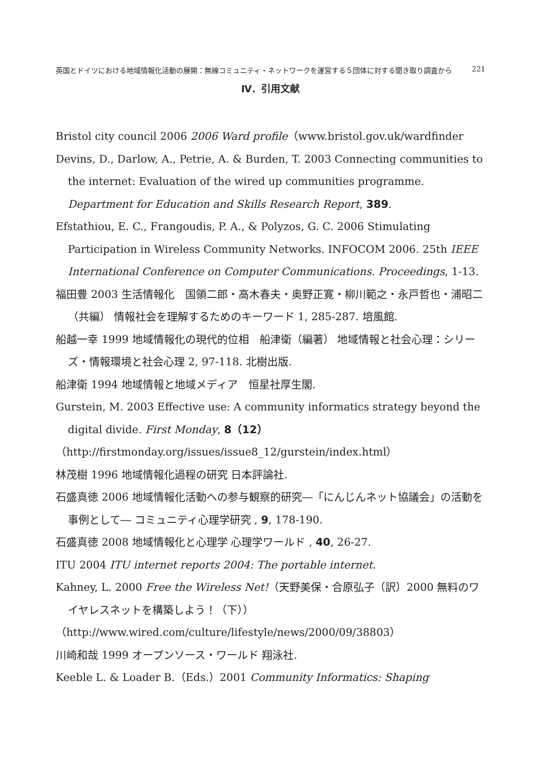英国とドイツにおける地域情報化活動の展開：無線コミュニティ・ネットワークを運営する５団体に対する聞き取り調査から 221
Ⅳ．引用文献
Bristol city council 2006 2006 Ward profile（www.bristol.gov.uk/wardfinder
Devins, D., Darlow, A., Petrie, A. & Burden, T. 2003 Connecting communities to the internet: Evaluation of the wired up communities programme. Department for Education and Skills Research Report, 389.
Efstathiou, E. C., Frangoudis, P. A., & Polyzos, G. C. 2006 Stimulating Participation in Wireless Community Networks. INFOCOM 2006. 25th IEEE International Conference on Computer Communications. Proceedings, 1-13.
福田豊 2003 生活情報化　国領二郎・高木春夫・奥野正寛・柳川範之・永戸哲也・浦昭二（共編） 情報社会を理解するためのキーワード 1, 285-287. 培風館.
船越一幸 1999 地域情報化の現代的位相　船津衛（編著） 地域情報と社会心理：シリーズ・情報環境と社会心理 2, 97-118. 北樹出版.
船津衛 1994 地域情報と地域メディア　恒星社厚生閣.
Gurstein, M. 2003 Effective use: A community informatics strategy beyond the digital divide. First Monday, 8（12）
（http://firstmonday.org/issues/issue8_12/gurstein/index.html）
林茂樹 1996 地域情報化過程の研究 日本評論社.
石盛真徳 2006 地域情報化活動への参与観察的研究―「にんじんネット協議会」の活動を事例として― コミュニティ心理学研究 , 9, 178-190.
石盛真徳 2008 地域情報化と心理学 心理学ワールド , 40, 26-27.
ITU 2004 ITU internet reports 2004: The portable internet.
Kahney, L. 2000 Free the Wireless Net!（天野美保・合原弘子（訳）2000 無料のワイヤレスネットを構築しよう！（下））
（http://www.wired.com/culture/lifestyle/news/2000/09/38803）
川崎和哉 1999 オープンソース・ワールド 翔泳社.
Keeble L. & Loader B.（Eds.）2001 Community Informatics: Shaping